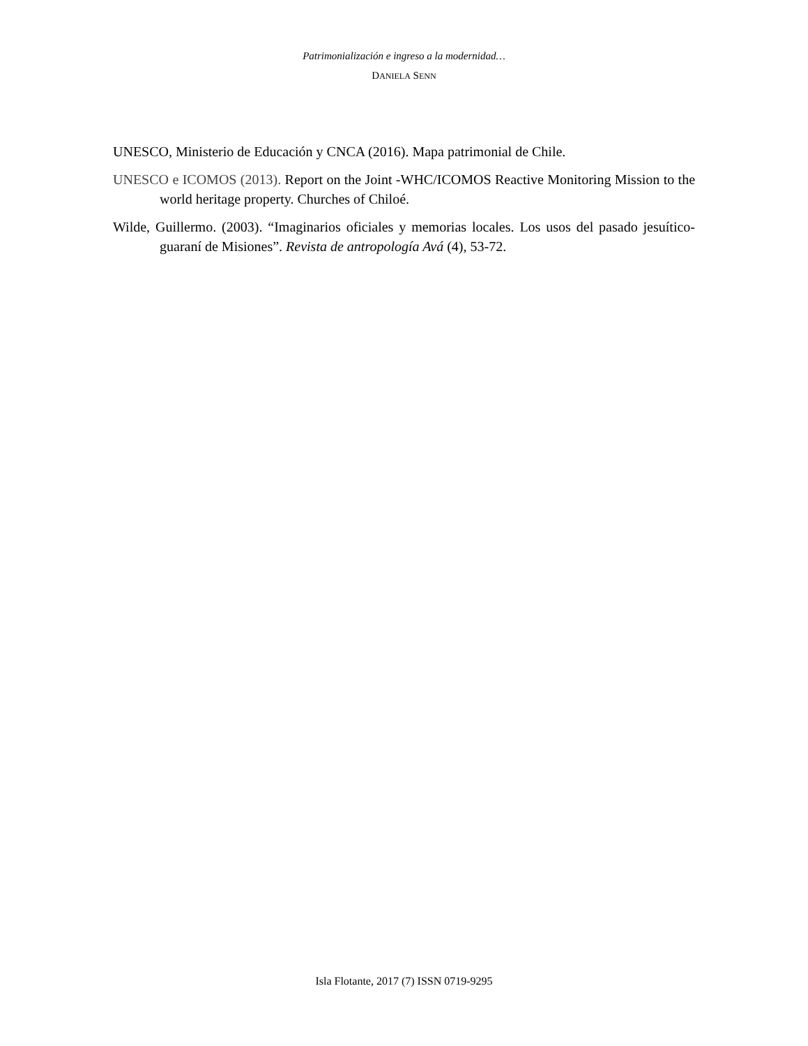Patrimonialización e ingreso a la modernidad…
DANIELA SENN
UNESCO, Ministerio de Educación y CNCA (2016). Mapa patrimonial de Chile.
UNESCO e ICOMOS (2013). Report on the Joint -WHC/ICOMOS Reactive Monitoring Mission to the world heritage property. Churches of Chiloé.
Wilde, Guillermo. (2003). “Imaginarios oficiales y memorias locales. Los usos del pasado jesuítico-guaraní de Misiones”. Revista de antropología Avá (4), 53-72.
Isla Flotante, 2017 (7) ISSN 0719-9295